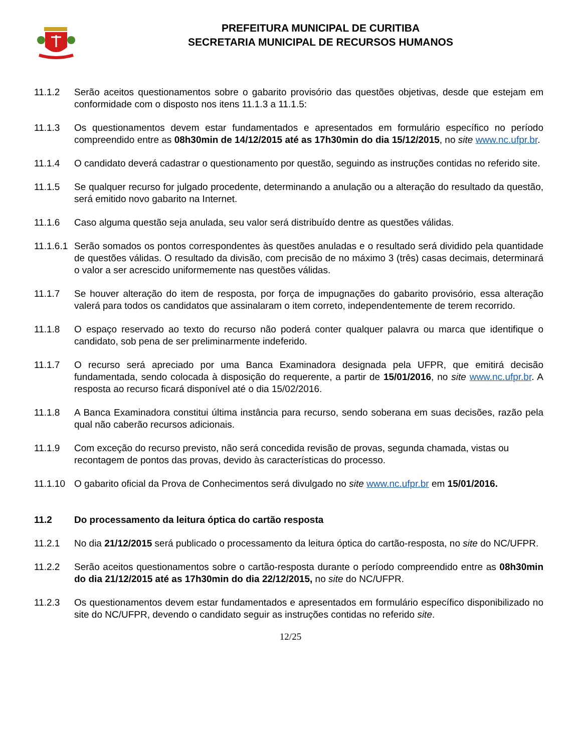PREFEITURA MUNICIPAL DE CURITIBA
SECRETARIA MUNICIPAL DE RECURSOS HUMANOS
11.1.2 Serão aceitos questionamentos sobre o gabarito provisório das questões objetivas, desde que estejam em conformidade com o disposto nos itens 11.1.3 a 11.1.5:
11.1.3 Os questionamentos devem estar fundamentados e apresentados em formulário específico no período compreendido entre as 08h30min de 14/12/2015 até as 17h30min do dia 15/12/2015, no site www.nc.ufpr.br.
11.1.4 O candidato deverá cadastrar o questionamento por questão, seguindo as instruções contidas no referido site.
11.1.5 Se qualquer recurso for julgado procedente, determinando a anulação ou a alteração do resultado da questão, será emitido novo gabarito na Internet.
11.1.6 Caso alguma questão seja anulada, seu valor será distribuído dentre as questões válidas.
11.1.6.1
Serão somados os pontos correspondentes às questões anuladas e o resultado será dividido pela quantidade de questões válidas. O resultado da divisão, com precisão de no máximo 3 (três) casas decimais, determinará o valor a ser acrescido uniformemente nas questões válidas.
11.1.7 Se houver alteração do item de resposta, por força de impugnações do gabarito provisório, essa alteração valerá para todos os candidatos que assinalaram o item correto, independentemente de terem recorrido.
11.1.8 O espaço reservado ao texto do recurso não poderá conter qualquer palavra ou marca que identifique o candidato, sob pena de ser preliminarmente indeferido.
11.1.7 O recurso será apreciado por uma Banca Examinadora designada pela UFPR, que emitirá decisão fundamentada, sendo colocada à disposição do requerente, a partir de 15/01/2016, no site www.nc.ufpr.br. A resposta ao recurso ficará disponível até o dia 15/02/2016.
11.1.8 A Banca Examinadora constitui última instância para recurso, sendo soberana em suas decisões, razão pela qual não caberão recursos adicionais.
11.1.9 Com exceção do recurso previsto, não será concedida revisão de provas, segunda chamada, vistas ou recontagem de pontos das provas, devido às características do processo.
11.1.10 O gabarito oficial da Prova de Conhecimentos será divulgado no site www.nc.ufpr.br em 15/01/2016.
11.2 Do processamento da leitura óptica do cartão resposta
11.2.1 No dia 21/12/2015 será publicado o processamento da leitura óptica do cartão-resposta, no site do NC/UFPR.
11.2.2 Serão aceitos questionamentos sobre o cartão-resposta durante o período compreendido entre as 08h30min do dia 21/12/2015 até as 17h30min do dia 22/12/2015, no site do NC/UFPR.
11.2.3 Os questionamentos devem estar fundamentados e apresentados em formulário específico disponibilizado no site do NC/UFPR, devendo o candidato seguir as instruções contidas no referido site.
12/25